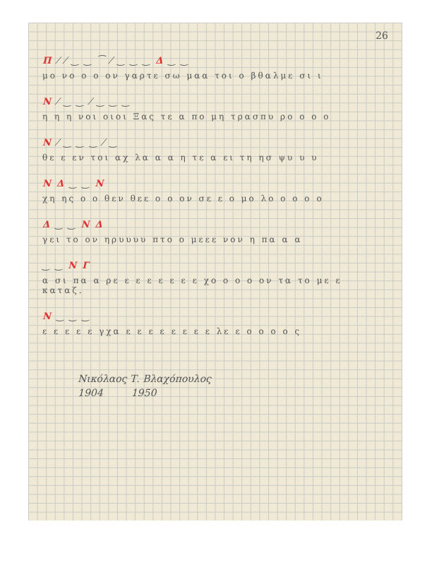26
Π ⁄ ⁄ ‿ ‿ ⁀ ⁄ ‿ ‿ ‿ Δ ‿ ‿
μο νο ο ο ον γαρτε σω μαα τοι ο βθαλμε σι ι
Ν ⁄ ‿ ‿ ⁄ ‿ ‿ ‿
η η η νοι οιοι Ξας τε α πο μη τρασπυ ρο ο ο ο
Ν ⁄ ‿ ‿ ‿ ⁄ ‿
θε ε εν τοι αχ λα α α η τε α ει τη ησ ψυ υ υ
Ν Δ ‿ ‿ Ν
χη ης ο ο θεν θεε ο ο ον σε ε ο μο λο ο ο ο ο
Δ ‿ ‿ Ν Δ
γει το ον ηρυυυυ πτο ο μεεε νον η πα α α
‿ ‿ Ν Γ
α σι πα α ρε ε ε ε ε ε ε ε χο ο ο ο ον τα το με ε
καταζ.
Ν ‿ ‿ ‿
ε ε ε ε ε γχα ε ε ε ε ε ε ε ε λε ε ο ο ο ο ς
Νικόλαος Τ. Βλαχόπουλος
1904 1950